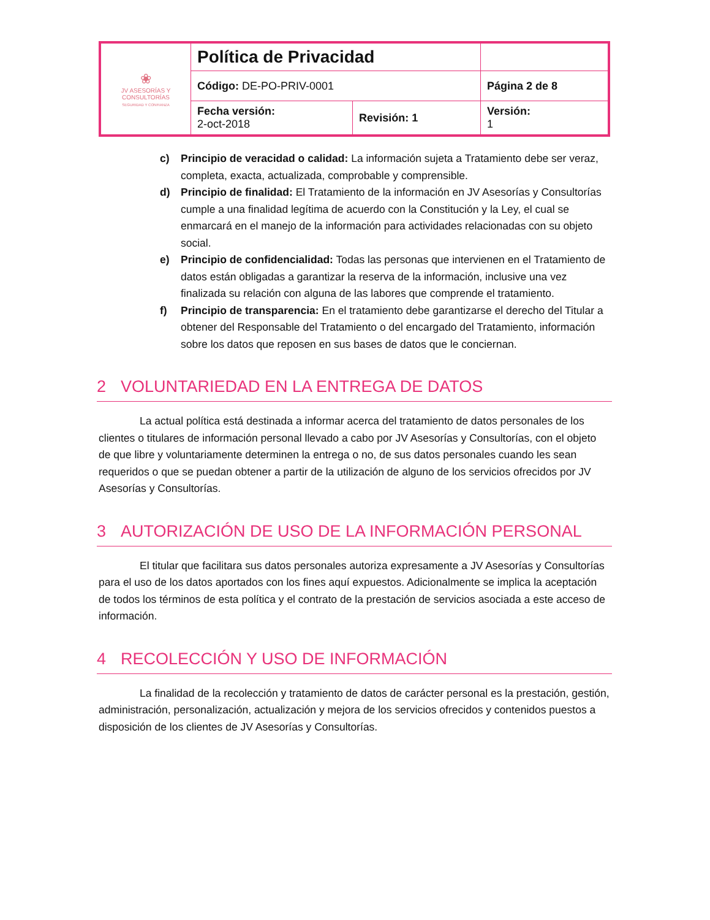| ❀ JV ASESORÍAS Y CONSULTORÍAS SEGURIDAD Y CONFIANZA | Política de Privacidad | | |
| | Código: DE-PO-PRIV-0001 | | Página 2 de 8 |
| | Fecha versión: 2-oct-2018 | Revisión: 1 | Versión: 1 |
c) Principio de veracidad o calidad: La información sujeta a Tratamiento debe ser veraz, completa, exacta, actualizada, comprobable y comprensible.
d) Principio de finalidad: El Tratamiento de la información en JV Asesorías y Consultorías cumple a una finalidad legítima de acuerdo con la Constitución y la Ley, el cual se enmarcará en el manejo de la información para actividades relacionadas con su objeto social.
e) Principio de confidencialidad: Todas las personas que intervienen en el Tratamiento de datos están obligadas a garantizar la reserva de la información, inclusive una vez finalizada su relación con alguna de las labores que comprende el tratamiento.
f) Principio de transparencia: En el tratamiento debe garantizarse el derecho del Titular a obtener del Responsable del Tratamiento o del encargado del Tratamiento, información sobre los datos que reposen en sus bases de datos que le conciernan.
2 VOLUNTARIEDAD EN LA ENTREGA DE DATOS
La actual política está destinada a informar acerca del tratamiento de datos personales de los clientes o titulares de información personal llevado a cabo por JV Asesorías y Consultorías, con el objeto de que libre y voluntariamente determinen la entrega o no, de sus datos personales cuando les sean requeridos o que se puedan obtener a partir de la utilización de alguno de los servicios ofrecidos por JV Asesorías y Consultorías.
3 AUTORIZACIÓN DE USO DE LA INFORMACIÓN PERSONAL
El titular que facilitara sus datos personales autoriza expresamente a JV Asesorías y Consultorías para el uso de los datos aportados con los fines aquí expuestos. Adicionalmente se implica la aceptación de todos los términos de esta política y el contrato de la prestación de servicios asociada a este acceso de información.
4 RECOLECCIÓN Y USO DE INFORMACIÓN
La finalidad de la recolección y tratamiento de datos de carácter personal es la prestación, gestión, administración, personalización, actualización y mejora de los servicios ofrecidos y contenidos puestos a disposición de los clientes de JV Asesorías y Consultorías.